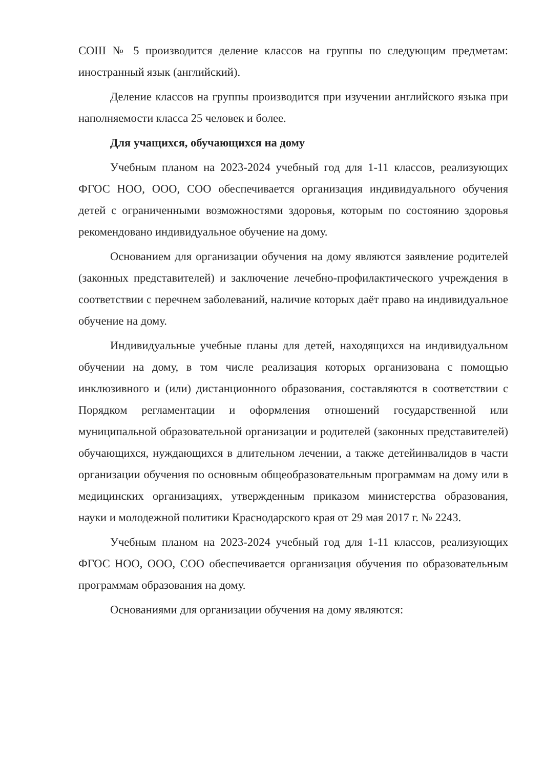СОШ № 5 производится деление классов на группы по следующим предметам: иностранный язык (английский).
Деление классов на группы производится при изучении английского языка при наполняемости класса 25 человек и более.
Для учащихся, обучающихся на дому
Учебным планом на 2023-2024 учебный год для 1-11 классов, реализующих ФГОС НОО, ООО, СОО обеспечивается организация индивидуального обучения детей с ограниченными возможностями здоровья, которым по состоянию здоровья рекомендовано индивидуальное обучение на дому.
Основанием для организации обучения на дому являются заявление родителей (законных представителей) и заключение лечебно-профилактического учреждения в соответствии с перечнем заболеваний, наличие которых даёт право на индивидуальное обучение на дому.
Индивидуальные учебные планы для детей, находящихся на индивидуальном обучении на дому, в том числе реализация которых организована с помощью инклюзивного и (или) дистанционного образования, составляются в соответствии с Порядком регламентации и оформления отношений государственной или муниципальной образовательной организации и родителей (законных представителей) обучающихся, нуждающихся в длительном лечении, а также детейинвалидов в части организации обучения по основным общеобразовательным программам на дому или в медицинских организациях, утвержденным приказом министерства образования, науки и молодежной политики Краснодарского края от 29 мая 2017 г. № 2243.
Учебным планом на 2023-2024 учебный год для 1-11 классов, реализующих ФГОС НОО, ООО, СОО обеспечивается организация обучения по образовательным программам образования на дому.
Основаниями для организации обучения на дому являются: